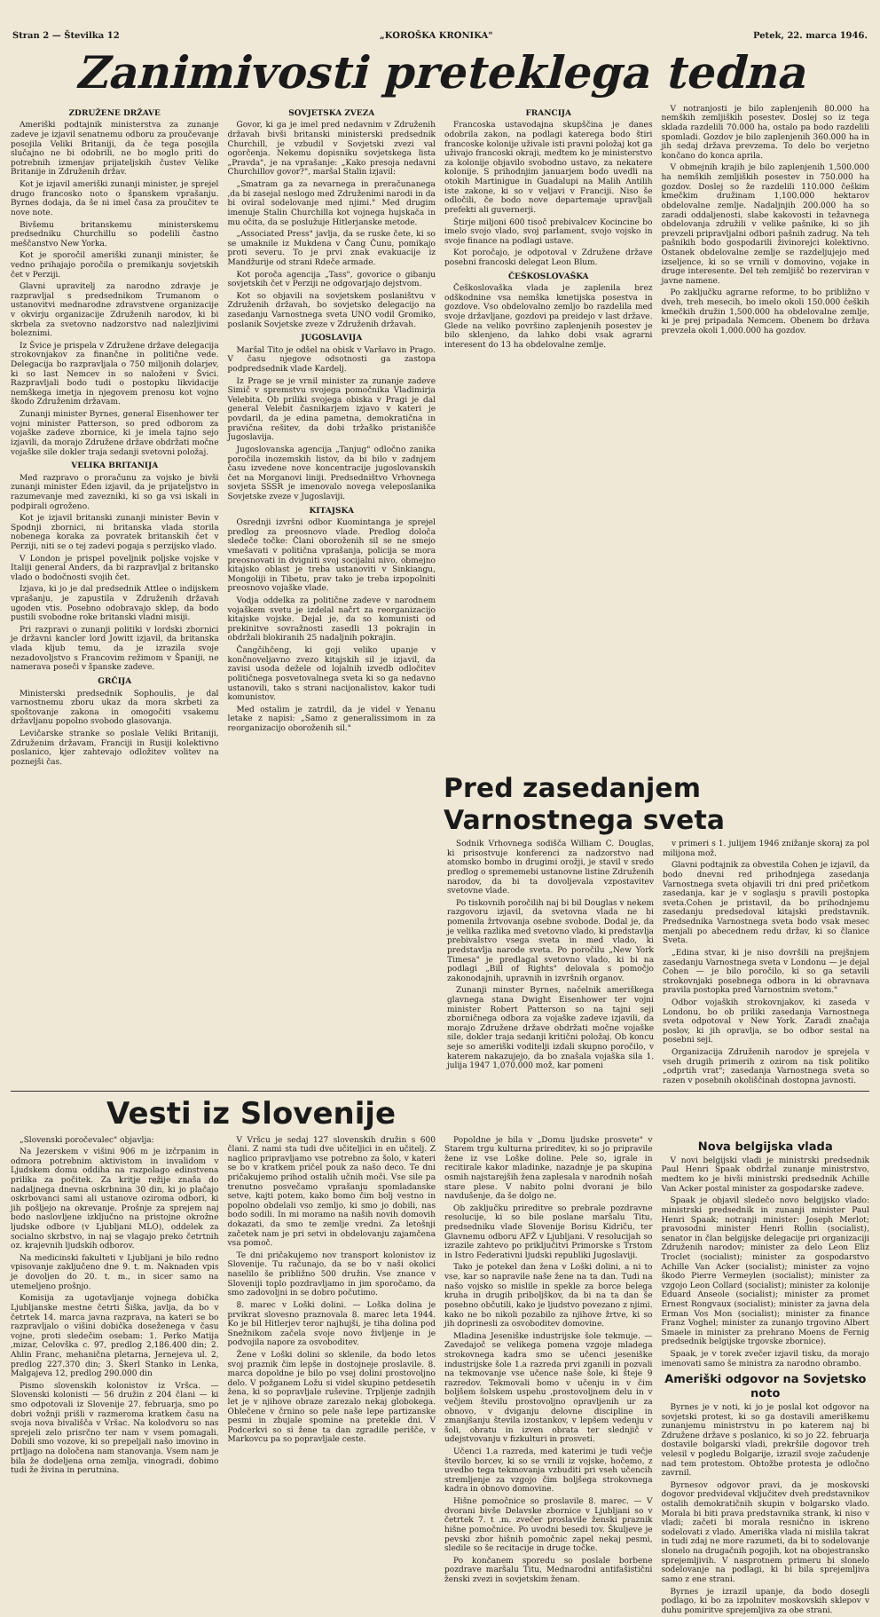Stran 2 — Številka 12 „KOROŠKA KRONIKA" Petek, 22. marca 1946.
Zanimivosti preteklega tedna
ZDRUŽENE DRŽAVE
Ameriški podtajnik ministerstva za zunanje zadeve je izjavil senatnemu odboru za proučevanje posojila Veliki Britaniji, da če tega posojila slučajno ne bi odobrili, ne bo moglo priti do potrebnih izmenjav prijateljskih čustev Velike Britanije in Združenih držav.
Kot je izjavil ameriški zunanji minister, je sprejel drugo francosko noto o španskem vprašanju. Byrnes dodaja, da še ni imel časa za proučitev te nove note.
Bivšemu britanskemu ministerskemu predsedniku Churchillu so podelili častno meščanstvo New Yorka.
Kot je sporočil ameriški zunanji minister, še vedno prihajajo poročila o premikanju sovjetskih čet v Perziji.
Glavni upravitelj za narodno zdravje je razpravljal s predsednikom Trumanom o ustanovitvi mednarodne zdravstvene organizacije v okvirju organizacije Združenih narodov, ki bi skrbela za svetovno nadzorstvo nad nalezljivimi boleznimi.
Iz Švice je prispela v Združene države delegacija strokovnjakov za finančne in politične vede. Delegacija bo razpravljala o 750 miljonih dolarjev, ki so last Nemcev in so naloženi v Švici. Razpravljali bodo tudi o postopku likvidacije nemškega imetja in njegovem prenosu kot vojno škodo Združenim državam.
Zunanji minister Byrnes, general Eisenhower ter vojni minister Patterson, so pred odborom za vojaške zadeve zbornice, ki je imela tajno sejo izjavili, da morajo Združene države obdržati močne vojaške sile dokler traja sedanji svetovni položaj.
VELIKA BRITANIJA
Med razpravo o proračunu za vojsko je bivši zunanji minister Eden izjavil, da je prijateljstvo in razumevanje med zavezniki, ki so ga vsi iskali in podpirali ogroženo.
Kot je izjavil britanski zunanji minister Bevin v Spodnji zbornici, ni britanska vlada storila nobenega koraka za povratek britanskih čet v Perziji, niti se o tej zadevi pogaja s perzijsko vlado.
V London je prispel poveljnik poljske vojske v Italiji general Anders, da bi razpravljal z britansko vlado o bodočnosti svojih čet.
Izjava, ki jo je dal predsednik Attlee o indijskem vprašanju, je zapustila v Združenih državah ugoden vtis. Posebno odobravajo sklep, da bodo pustili svobodne roke britanski vladni misiji.
Pri razpravi o zunanji politiki v lordski zbornici je državni kancler lord Jowitt izjavil, da britanska vlada kljub temu, da je izrazila svoje nezadovoljstvo s Francovim režimom v Španiji, ne namerava poseči v španske zadeve.
GRČIJA
Ministerski predsednik Sophoulis, je dal varnostnemu zboru ukaz da mora skrbeti za spoštovanje zakona in omogočiti vsakemu državljanu popolno svobodo glasovanja.
Levičarske stranke so poslale Veliki Britaniji, Združenim državam, Franciji in Rusiji kolektivno poslanico, kjer zahtevajo odložitev volitev na poznejši čas.
SOVJETSKA ZVEZA
Govor, ki ga je imel pred nedavnim v Združenih državah bivši britanski ministerski predsednik Churchill, je vzbudil v Sovjetski zvezi val ogorčenja. Nekemu dopisniku sovjetskega lista „Pravda", je na vprašanje: „Kako presoja nedavni Churchillov govor?", maršal Stalin izjavil:
„Smatram ga za nevarnega in preračunanega ,da bi zasejal neslogo med Združenimi narodi in da bi oviral sodelovanje med njimi." Med drugim imenuje Stalin Churchilla kot vojnega hujskača in mu očita, da se poslužuje Hitlerjanske metode.
„Associated Press" javlja, da se ruske čete, ki so se umaknile iz Mukdena v Čang Čunu, pomikajo proti severu. To je prvi znak evakuacije iz Mandžurije od strani Rdeče armade.
Kot poroča agencija „Tass", govorice o gibanju sovjetskih čet v Perziji ne odgovarjajo dejstvom.
Kot so objavili na sovjetskem poslaništvu v Združenih državah, bo sovjetsko delegacijo na zasedanju Varnostnega sveta UNO vodil Gromiko, poslanik Sovjetske zveze v Združenih državah.
JUGOSLAVIJA
Maršal Tito je odšel na obisk v Varšavo in Prago. V času njegove odsotnosti ga zastopa podpredsednik vlade Kardelj.
Iz Prage se je vrnil minister za zunanje zadeve Simič v spremstvu svojega pomočnika Vladimirja Velebita. Ob priliki svojega obiska v Pragi je dal general Velebit časnikarjem izjavo v kateri je povdaril, da je edina pametna, demokratična in pravična rešitev, da dobi tržaško pristanišče Jugoslavija.
Jugoslovanska agencija „Tanjug" odločno zanika poročila inozemskih listov, da bi bilo v zadnjem času izvedene nove koncentracije jugoslovanskih čet na Morganovi liniji. Predsedništvo Vrhovnega sovjeta SSSR je imenovalo novega veleposlanika Sovjetske zveze v Jugoslaviji.
KITAJSKA
Osrednji izvršni odbor Kuomintanga je sprejel predlog za preosnovo vlade. Predlog določa sledeče točke: Člani oboroženih sil se ne smejo vmešavati v politična vprašanja, policija se mora preosnovati in dvigniti svoj socijalni nivo, obmejno kitajsko oblast je treba ustanoviti v Sinkiangu, Mongoliji in Tibetu, prav tako je treba izpopolniti preosnovo vojaške vlade.
Vodja oddelka za politične zadeve v narodnem vojaškem svetu je izdelal načrt za reorganizacijo kitajske vojske. Dejal je, da so komunisti od prekinitve sovražnosti zasedli 13 pokrajin in obdržali blokiranih 25 nadaljnih pokrajin.
Čangčihčeng, ki goji veliko upanje v končnoveljavno zvezo kitajskih sil je izjavil, da zavisi usoda dežele od lojalnih izvedb odločitev političnega posvetovalnega sveta ki so ga nedavno ustanovili, tako s strani nacijonalistov, kakor tudi komunistov.
Med ostalim je zatrdil, da je videl v Yenanu letake z napisi: „Samo z generalissimom in za reorganizacijo oboroženih sil."
FRANCIJA
Francoska ustavodajna skupščina je danes odobrila zakon, na podlagi katerega bodo štiri francoske kolonije uživale isti pravni položaj kot ga uživajo francoski okraji, medtem ko je ministerstvo za kolonije objavilo svobodno ustavo, za nekatere kolonije. S prihodnjim januarjem bodo uvedli na otokih Martinigue in Guadalupi na Malih Antilih iste zakone, ki so v veljavi v Franciji. Niso še odločili, če bodo nove departemaje upravljali prefekti ali guvernerji.
Štirje miljoni 600 tisoč prebivalcev Kocincine bo imelo svojo vlado, svoj parlament, svojo vojsko in svoje finance na podlagi ustave.
Kot poročajo, je odpotoval v Združene države posebni francoski delegat Leon Blum.
ČEŠKOSLOVAŠKA
Češkoslovaška vlada je zaplenila brez odškodnine vsa nemška kmetijska posestva in gozdove. Vso obdelovalno zemljo bo razdelila med svoje državljane, gozdovi pa preidejo v last države. Glede na veliko površino zaplenjenih posestev je bilo sklenjeno, da lahko dobi vsak agrarni interesent do 13 ha obdelovalne zemlje.
V notranjosti je bilo zaplenjenih 80.000 ha nemških zemljiških posestev. Doslej so iz tega sklada razdelili 70.000 ha, ostalo pa bodo razdelili spomladi. Gozdov je bilo zaplenjenih 360.000 ha in jih sedaj država prevzema. To delo bo verjetno končano do konca aprila.
V obmejnih krajih je bilo zaplenjenih 1,500.000 ha nemških zemljiških posestev in 750.000 ha gozdov. Doslej so že razdelili 110.000 češkim kmečkim družinam 1,100.000 hektarov obdelovalne zemlje. Nadaljnjih 200.000 ha so zaradi oddaljenosti, slabe kakovosti in težavnega obdelovanja združili v velike pašnike, ki so jih prevzeli pripravljalni odbori pašnih zadrug. Na teh pašnikih bodo gospodarili živinorejci kolektivno. Ostanek obdelovalne zemlje se razdeljujejo med izseljence, ki so se vrnili v domovino, vojake in druge interesente. Del teh zemljišč bo rezerviran v javne namene.
Po zaključku agrarne reforme, to bo približno v dveh, treh mesecih, bo imelo okoli 150.000 čeških kmečkih družin 1,500.000 ha obdelovalne zemlje, ki je prej pripadala Nemcem. Obenem bo država prevzela okoli 1,000.000 ha gozdov.
Pred zasedanjem Varnostnega sveta
Sodnik Vrhovnega sodišča William C. Douglas, ki prisostvuje konferenci za nadzorstvo nad atomsko bombo in drugimi orožji, je stavil v sredo predlog o sprememebi ustanovne listine Združenih narodov, da bi ta dovoljevala vzpostavitev svetovne vlade.
Po tiskovnih poročilih naj bi bil Douglas v nekem razgovoru izjavil, da svetovna vlada ne bi pomenila žrtvovanja osebne svobode. Dodal je, da je velika razlika med svetovno vlado, ki predstavlja prebivalstvo vsega sveta in med vlado, ki predstavlja narode sveta. Po poročilu „New York Timesa" je predlagal svetovno vlado, ki bi na podlagi „Bill of Rights" delovala s pomočjo zakonodajnih, upravnih in izvršnih organov.
Zunanji minster Byrnes, načelnik ameriškega glavnega stana Dwight Eisenhower ter vojni minister Robert Patterson so na tajni seji zborničnega odbora za vojaške zadeve izjavili, da morajo Združene države obdržati močne vojaške sile, dokler traja sedanji kritični položaj. Ob koncu seje so ameriški voditelji izdali skupno poročilo, v katerem nakazujejo, da bo znašala vojaška sila 1. julija 1947 1,070.000 mož, kar pomeni
v primeri s 1. julijem 1946 znižanje skoraj za pol milijona mož.
Glavni podtajnik za obvestila Cohen je izjavil, da bodo dnevni red prihodnjega zasedanja Varnostnega sveta objavili tri dni pred pričetkom zasedanja, kar je v soglasju s pravili postopka sveta.Cohen je pristavil, da bo prihodnjemu zasedanju predsedoval kitajski predstavnik. Predsednika Varnostnega sveta bodo vsak mesec menjali po abecednem redu držav, ki so članice Sveta.
„Edina stvar, ki je niso dovršili na prejšnjem zasedanju Varnostnega sveta v Londonu — je dejal Cohen — je bilo poročilo, ki so ga setavili strokovnjaki posebnega odbora in ki obravnava pravila postopka pred Varnostnim svetom."
Odbor vojaških strokovnjakov, ki zaseda v Londonu, bo ob priliki zasedanja Varnostnega sveta odpotoval v New York. Zaradi značaja poslov, ki jih opravlja, se bo odbor sestal na posebni seji.
Organizacija Združenih narodov je sprejela v vseh drugih primerih z ozirom na tisk politiko „odprtih vrat"; zasedanja Varnostnega sveta so razen v posebnih okoliščinah dostopna javnosti.
Vesti iz Slovenije
„Slovenski poročevalec" objavlja:
Na Jezerskem v višini 906 m je izčrpanim in odmora potrebnim aktivistom in invalidom v Ljudskem domu oddiha na razpolago edinstvena prilika za počitek. Za kritje režije znaša do nadaljnega dnevna oskrbnina 30 din, ki jo plačajo oskrbovanci sami ali ustanove oziroma odbori, ki jih pošljejo na okrevanje. Prošnje za sprejem naj bodo naslovljene izključno na pristojne okrožne ljudske odbore (v Ljubljani MLO), oddelek za socialno skrbstvo, in naj se vlagajo preko četrtnih oz. krajevnih ljudskih odborov.
Na medicinski fakulteti v Ljubljani je bilo redno vpisovanje zaključeno dne 9. t. m. Naknaden vpis je dovoljen do 20. t. m., in sicer samo na utemeljeno prošnjo.
Komisija za ugotavljanje vojnega dobička Ljubljanske mestne četrti Šiška, javlja, da bo v četrtek 14. marca javna razprava, na kateri se bo razpravljalo o višini dobička doseženega v času vojne, proti sledečim osebam: 1. Perko Matija ,mizar, Celovška c. 97, predlog 2,186.400 din; 2. Ahlin Franc, mehanična pletarna, Jernejeva ul. 2, predlog 227.370 din; 3. Škerl Stanko in Lenka, Malgajeva 12, predlog 290.000 din
Pismo slovenskih kolonistov iz Vršca. — Slovenski kolonisti — 56 družin z 204 člani — ki smo odpotovali iz Slovenije 27. februarja, smo po dobri vožnji prišli v razmeroma kratkem času na svoja nova bivališča v Vršac. Na kolodvoru so nas sprejeli zelo prisrčno ter nam v vsem pomagali. Dobili smo vozove, ki so prepeljali našo imovino in prtljago na določena nam stanovanja. Vsem nam je bila že dodeljena orna zemlja, vinogradi, dobimo tudi že živina in perutnina.
V Vršcu je sedaj 127 slovenskih družin s 600 člani. Z nami sta tudi dve učiteljici in en učitelj. Z naglico pripravljamo vse potrebno za šolo, v kateri se bo v kratkem pričel pouk za našo deco. Te dni pričakujemo prihod ostalih učnih moči. Vse sile pa trenutno posvečamo vprašanju spomladanske setve, kajti potem, kako bomo čim bolj vestno in popolno obdelali vso zemljo, ki smo jo dobili, nas bodo sodili. In mi moramo na naših novih domovih dokazati, da smo te zemlje vredni. Za letošnji začetek nam je pri setvi in obdelovanju zajamčena vsa pomoč.
Te dni pričakujemo nov transport kolonistov iz Slovenije. Tu računajo, da se bo v naši okolici naselilo še približno 500 družin. Vse znance v Sloveniji toplo pozdravljamo in jim sporočamo, da smo zadovoljni in se dobro počutimo.
8. marec v Loški dolini. — Loška dolina je prvikrat slovesno praznovala 8. marec leta 1944. Ko je bil Hitlerjev teror najhujši, je tiha dolina pod Snežnikom začela svoje novo življenje in je podvojila napore za osvoboditev.
Žene v Loški dolini so sklenile, da bodo letos svoj praznik čim lepše in dostojneje proslavile. 8. marca dopoldne je bilo po vsej dolini prostovoljno delo. V požganem Ložu si videl skupino petdesetih žena, ki so popravljale ruševine. Trpljenje zadnjih let je v njihove obraze zarezalo nekaj globokega. Oblečene v črnino so pele naše lepe partizanske pesmi in zbujale spomine na pretekle dni. V Podcerkvi so si žene ta dan zgradile perišče, v Markovcu pa so popravljale ceste.
Popoldne je bila v „Domu ljudske prosvete" v Starem trgu kulturna prireditev, ki so jo pripravile žene iz vse Loške doline. Pele so, igrale in recitirale kakor mladinke, nazadnje je pa skupina osmih najstarejših žena zaplesala v narodnih nošah stare plese. V nabito polni dvorani je bilo navdušenje, da še dolgo ne.
Ob zaključku prireditve so prebrale pozdravne resolucije, ki so bile poslane maršalu Titu, predsedniku vlade Slovenije Borisu Kidriču, ter Glavnemu odboru AFŽ v Ljubljani. V resolucijah so izrazile zahtevo po priključitvi Primorske s Trstom in Istro Federativni ljudski republiki Jugoslaviji.
Tako je potekel dan žena v Loški dolini, a ni to vse, kar so napravile naše žene na ta dan. Tudi na našo vojsko so mislile in spekle za borce belega kruha in drugih priboljškov, da bi na ta dan še posebno občutili, kako je ljudstvo povezano z njimi. kako ne bo nikoli pozabilo za njihove žrtve, ki so jih doprinesli za osvoboditev domovine.
Mladina Jeseniške industrijske šole tekmuje. — Zavedajoč se velikega pomena vzgoje mladega strokovnega kadra smo se učenci jeseniške industrijske šole 1.a razreda prvi zganili in pozvali na tekmovanje vse učence naše šole, ki šteje 9 razredov. Tekmovali bomo v učenju in v čim boljšem šolskem uspehu ,prostovoljnem delu in v večjem številu prostovoljno opravljenih ur za obnovo, v dviganju delovne discipline in zmanjšanju števila izostankov, v lepšem vedenju v šoli, obratu in izven obrata ter slednjič v udejstvovanju v fizkulturi in prosveti.
Učenci 1.a razreda, med katerimi je tudi večje število borcev, ki so se vrnili iz vojske, hočemo, z uvedbo tega tekmovanja vzbuditi pri vseh učencih stremljenje za vzgojo čim boljšega strokovnega kadra in obnovo domovine.
Hišne pomočnice so proslavile 8. marec. — V dvorani bivše Delavske zbornice v Ljubljani so v četrtek 7. t .m. zvečer proslavile ženski praznik hišne pomočnice. Po uvodni besedi tov. Škuljeve je pevski zbor hišnih pomočnic zapel nekaj pesmi, sledile so še recitacije in druge točke.
Po končanem sporedu so poslale borbene pozdrave maršalu Titu, Mednarodni antifašistični ženski zvezi in sovjetskim ženam.
Nova belgijska vlada
V novi belgijski vladi je ministrski predsednik Paul Henri Spaak obdržal zunanje ministrstvo, medtem ko je bivši ministrski predsednik Achille Van Acker postal minister za gospodarske zadeve.
Spaak je objavil sledečo novo belgijsko vlado: ministrski predsednik in zunanji minister Paul Henri Spaak; notranji minister: Joseph Merlot; pravosodni minister Henri Rollin (socialist), senator in član belgijske delegacije pri organizaciji Združenih narodov; minister za delo Leon Eliz Troclet (socialist); minister za gospodarstvo Achille Van Acker (socialist); minister za vojno škodo Pierre Vermeylen (socialist); minister za vzgojo Leon Collard (socialist); minister za kolonije Eduard Anseole (socialist); minister za promet Ernest Rongvaux (socialist); minister za javna dela Erman Vos Mon (socialist); minister za finance Franz Voghel; minister za zunanjo trgovino Albert Smaele in minister za prehrano Moens de Fernig predsednik belgijske trgovske zbornice).
Spaak, je v torek zvečer izjavil tisku, da morajo imenovati samo še ministra za narodno obrambo.
Ameriški odgovor na Sovjetsko noto
Byrnes je v noti, ki jo je poslal kot odgovor na sovjetski protest, ki so ga dostavili ameriškemu zunanjemu ministrstvu in po katerem naj bi Združene države s poslanico, ki so jo 22. februarja dostavile bolgarski vladi, prekršile dogovor treh velesil v pogledu Bolgarije, izrazil svoje začudenje nad tem protestom. Obtožbe protesta je odločno zavrnil.
Byrnesov odgovor pravi, da je moskovski dogovor predvideval vključitev dveh predstavnikov ostalih demokratičnih skupin v bolgarsko vlado. Morala bi biti prava predstavnika strank, ki niso v vladi; začeti bi morala resnično in iskreno sodelovati z vlado. Ameriška vlada ni mislila takrat in tudi zdaj ne more razumeti, da bi to sodelovanje slonelo na drugačnih pogojih, kot na obojestransko sprejemljivih. V nasprotnem primeru bi slonelo sodelovanje na podlagi, ki bi bila sprejemljiva samo z ene strani.
Byrnes je izrazil upanje, da bodo dosegli podlago, ki bo za izpolnitev moskovskih sklepov v duhu pomiritve sprejemljiva za obe strani.